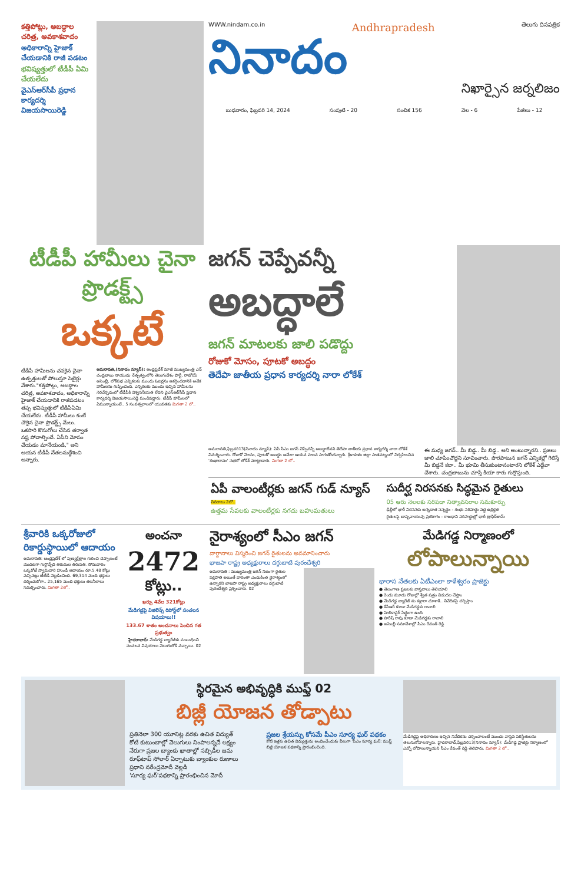కత్తిపోట్లు, అబద్ధాల చరిత్ర, అవకాశవాదం
అధికారాన్ని హైజాక్ చేయడానికి రాజీ పడటం
భవిష్యత్తులో టీడీపీ ఏమి చేయలేదు
వైఎస్ఆర్‌సీపీ ప్రధాన కార్యదర్శి విజయసాయిరెడ్డి
WWW.nindam.co.in Andhrapradesh తెలుగు దినపత్రిక
నినాదం
నిఖార్సైన జర్నలిజం
బుధవారం, ఫిబ్రవరి 14, 2024 సంపుటి - 20 సంచిక 156 వెల - 6 పేజీలు - 12
టీడీపీ హామీలు చైనా ప్రొడక్ట్స్
ఒక్కటే
టీడీపీ హామీలను చవకైన చైనా ఉత్పత్తులతో పోలుస్తూ సెటైర్లు వేశారు."కత్తిపోట్లు, అబద్ధాల చరిత్ర, అవకాశవాదం, అధికారాన్ని హైజాక్ చేయడానికి రాజీపడటం తప్ప భవిష్యత్తులో టీడీపీఏమి చేయలేదు. టీడీపీ హామీలు కంటే చౌకైన చైనా ప్రొడక్ట్స్ మేలు. ఒకసారి కొనుగోలు చేసిన తర్వాత నష్ట పోవాల్సిందే. ఏపీని మోసం చేయడం మానేయండి," అని ఆయన టీడీపీ నేతలనుద్దేశించి అన్నారు.
అమరావతి,(నినాదం న్యూస్): ఆంధ్రప్రదేశ్ మాజీ ముఖ్యమంత్రి ఎన్ చంద్రబాబు నాయుడు నేతృత్వంలోని తెలుగుదేశం పార్టీ, రాబోయే అసెంబ్లీ, లోక్‌సభ ఎన్నికలకు ముందు ఓటర్లను ఆకర్షించడానికి అనేక హామీలను గుప్పించింది. ఎన్నికలకు ముందు ఇచ్చిన హామీలను నెరవేర్చడంలో టీడీపీకి విశ్వసనీయత లేదని వైఎస్ఆర్‌సీపీ ప్రధాన కార్యదర్శి విజయసాయిరెడ్డి మండిపడ్డారు. టీడీపీ హామీలలో ఏమున్నాయంటే.. 5 సంవత్సరాలలో యువతకు మిగతా 2 లో..
జగన్ చెప్పేవన్నీ
అబద్ధాలే
జగన్ మాటలకు జాలి పడొద్దు
రోజుకో మోసం, పూటకో అబద్ధం
తెదేపా జాతీయ ప్రధాన కార్యదర్శి నారా లోకేశ్
అమరావతి,ఫిబ్రవరి13(నినాదం న్యూస్): ఏపీ సీఎం జగన్ చెప్పేవన్నీ అబద్ధాలేనని తెదేపా జాతీయ ప్రధాన కార్యదర్శి నారా లోకేశ్ విమర్శించారు. రోజుకో మోసం, పూటకో అబద్ధం అనేలా ఆయన పాలన సాగుతోందన్నారు. శ్రీకాకుళం జిల్లా పాతపట్నంలో నిర్వహించిన 'శంఖారావం' సభలో లోకేశ్ మాట్లాడారు. మిగతా 2 లో..
ఈ మధ్య జగన్.. మీ బిడ్డ.. మీ బిడ్డ.. అని అంటున్నారని.. ప్రజలు జాలి చూపించొద్దని సూచించారు. పొరపాటున జగన్ ఎన్నికల్లో గెలిస్తే మీ బిడ్డనే కదా.. మీ భూమి తీసుకుంటానంటారని లోకేశ్ ఎద్దేవా చేశారు. చంద్రబాబును చూస్తే కియా కారు గుర్తొస్తుంది.
ఏపీ వాలంటీర్లకు జగన్ గుడ్ న్యూస్
వివరాలు 2లో..
ఉత్తమ సేవలకు వాలంటీర్లకు నగదు బహుమతులు
సుదీర్ఘ నిరసనకు సిద్ధమైన రైతులు
05 ఆరు నెలలకు సరిపడా నిత్యావసరాల సమకూర్పు
ఢిల్లీలో భారీ నిరసనకు అన్నదాత సన్నద్ధం - శంభు సరిహద్దు వద్ద ఉద్రిక్తత
రైతులపై బాష్పవాయువు ప్రయోగం - రాజధాని సరిహద్దుల్లో భారీ ట్రాఫిక్‌జామ్
శ్రీవారికి ఒక్కరోజులో రికార్డుస్థాయిలో ఆదాయం
అమరావతి: ఆంధ్రప్రదేశ్ లో పుణ్యక్షేత్రాల గురించి చెప్పాలంటే మొదటగా గుర్తొచ్చేది తిరుమల తిరుపతి. సోమవారం ఒక్కరోజే స్వామివారి హుండీ ఆదాయం రూ.5.48 కోట్లు వచ్చినట్లు టీటీడీ వెల్లడించింది. 69,314 మంది భక్తులు దర్శించుకోగా.. 25,165 మంది భక్తులు తలనీలాలు సమర్పించారు. మిగతా 2లో..
అంచనా
2472
కోట్లు..
ఖర్చు 4వేల 321కోట్లు
మేడిగడ్డపై విజిలెన్స్ రిపోర్ట్‌లో సంచలన విషయాలు!!
133.67 శాతం అంచనాలు పెంచిన గత ప్రభుత్వం
హైదరాబాద్: మేడిగడ్డ బ్యారేజీకు సంబంధించి సంచలన విషయాలు వెలుగులోకి వచ్చాయి. 02
నైరాశ్యంలో సీఎం జగన్
వాగ్దానాలు విస్మరించి జగన్ రైతులను అవమానించారు
భాజపా రాష్ట్ర అధ్యక్షురాలు దగ్గుబాటి పురందేశ్వరి
అమరావతి : ముఖ్యమంత్రి జగన్ నిజంగా రైతుల పక్షపాతి అయితే వారంతా ఎందుకింత నైరాశ్యంలో ఉన్నారని భాజపా రాష్ట్ర అధ్యక్షురాలు దగ్గుబాటి పురందేశ్వరి ప్రశ్నించారు. 02
మేడిగడ్డ నిర్మాణంలో
లోపాలున్నాయి
భారాస నేతలకు ఏటీఎంలా కాళేశ్వరం ప్రాజెక్టు
● తెలంగాణ ప్రజలకు వాస్తవాలు తెలియాలి
● రెండు మూడు రోజుల్లో శ్వేత పత్రం విడుదల చేస్తాం
● మేడిగడ్డ బ్యారేజ్ ను కళ్లారా చూశాకే.. నివేదికపై చర్చిస్తాం
● కేసీఆర్ కూడా మేడిగడ్డకు రావాలి
● హెలికాప్టర్ సిద్ధంగా ఉంది
● హరీష్ రావు కూడా మేడిగడ్డకు రావాలి
● అసెంబ్లీ సమావేశాల్లో సీఎం రేవంత్ రెడ్డి
స్థిరమైన అభివృద్ధికి ముఫ్త్ 02
బిజ్లీ యోజన తోడ్పాటు
ప్రతినెలా 300 యూనిట్ల వరకు ఉచిత విద్యుత్
కోటి కుటుంబాల్లో వెలుగులు నింపాలన్నదే లక్ష్యం
నేరుగా ప్రజల బ్యాంకు ఖాతాల్లో సబ్సిడీల జమ
రూఫ్‌టాప్ సోలార్ ఏర్పాటుకు బ్యాంకుల రుణాలు
ప్రధాని నరేంద్రమోదీ వెల్లడి
'సూర్య ఘర్'పథకాన్ని ప్రారంభించిన మోదీ
ప్రజల శ్రేయస్సు కోసమే పీఎం సూర్య ఘర్ పథకం
కోటి ఇళ్లకు ఉచిత విద్యుత్తును అందించేందుకు వీలుగా 'పీఎం సూర్య ఘర్: ముఫ్త్ బిజ్లీ యోజన'పథకాన్ని ప్రారంభించింది.
మేడిగడ్డపై అధికారులు ఇచ్చిన నివేదికను చర్చించాలంటే ముందు వాస్తవ పరిస్థితులను తెలుసుకోవాలన్నారు. హైదరాబాద్,ఫిబ్రవరి13(నినాదం న్యూస్): మేడిగడ్డ ప్రాజెక్టు నిర్మాణంలో ఎన్నో లోపాలున్నాయని సీఎం రేవంత్ రెడ్డి తెలిపారు. మిగతా 2 లో..